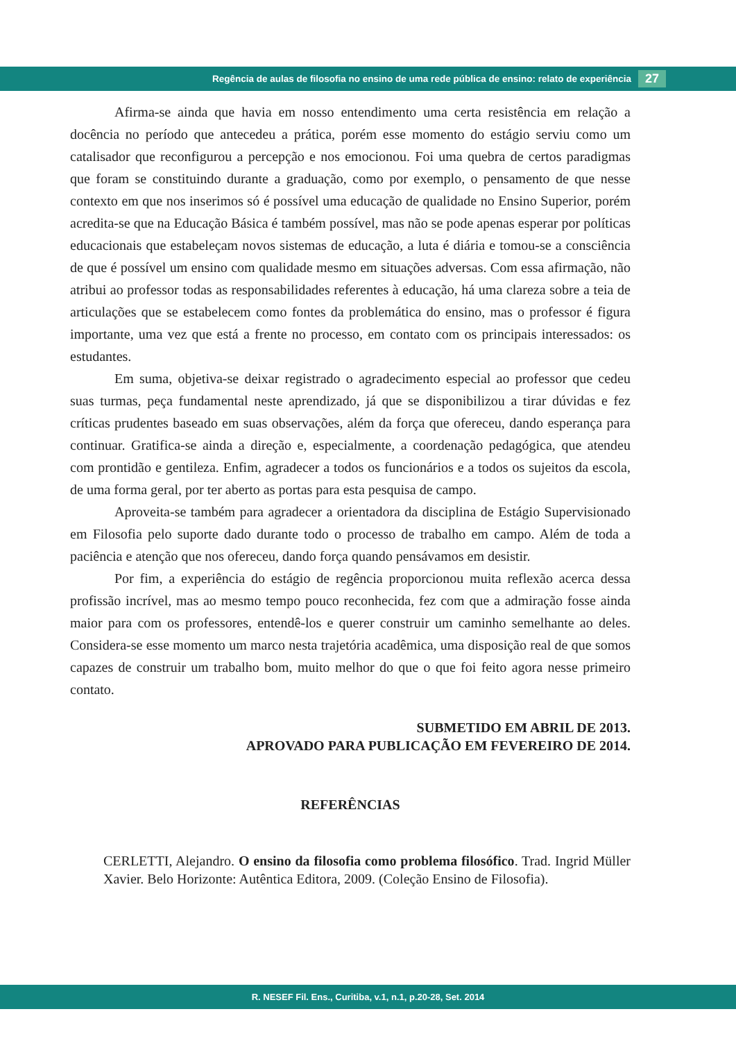Regência de aulas de filosofia no ensino de uma rede pública de ensino: relato de experiência 27
Afirma-se ainda que havia em nosso entendimento uma certa resistência em relação a docência no período que antecedeu a prática, porém esse momento do estágio serviu como um catalisador que reconfigurou a percepção e nos emocionou. Foi uma quebra de certos paradigmas que foram se constituindo durante a graduação, como por exemplo, o pensamento de que nesse contexto em que nos inserimos só é possível uma educação de qualidade no Ensino Superior, porém acredita-se que na Educação Básica é também possível, mas não se pode apenas esperar por políticas educacionais que estabeleçam novos sistemas de educação, a luta é diária e tomou-se a consciência de que é possível um ensino com qualidade mesmo em situações adversas. Com essa afirmação, não atribui ao professor todas as responsabilidades referentes à educação, há uma clareza sobre a teia de articulações que se estabelecem como fontes da problemática do ensino, mas o professor é figura importante, uma vez que está a frente no processo, em contato com os principais interessados: os estudantes.
Em suma, objetiva-se deixar registrado o agradecimento especial ao professor que cedeu suas turmas, peça fundamental neste aprendizado, já que se disponibilizou a tirar dúvidas e fez críticas prudentes baseado em suas observações, além da força que ofereceu, dando esperança para continuar. Gratifica-se ainda a direção e, especialmente, a coordenação pedagógica, que atendeu com prontidão e gentileza. Enfim, agradecer a todos os funcionários e a todos os sujeitos da escola, de uma forma geral, por ter aberto as portas para esta pesquisa de campo.
Aproveita-se também para agradecer a orientadora da disciplina de Estágio Supervisionado em Filosofia pelo suporte dado durante todo o processo de trabalho em campo. Além de toda a paciência e atenção que nos ofereceu, dando força quando pensávamos em desistir.
Por fim, a experiência do estágio de regência proporcionou muita reflexão acerca dessa profissão incrível, mas ao mesmo tempo pouco reconhecida, fez com que a admiração fosse ainda maior para com os professores, entendê-los e querer construir um caminho semelhante ao deles. Considera-se esse momento um marco nesta trajetória acadêmica, uma disposição real de que somos capazes de construir um trabalho bom, muito melhor do que o que foi feito agora nesse primeiro contato.
SUBMETIDO EM ABRIL DE 2013.
APROVADO PARA PUBLICAÇÃO EM FEVEREIRO DE 2014.
REFERÊNCIAS
CERLETTI, Alejandro. O ensino da filosofia como problema filosófico. Trad. Ingrid Müller Xavier. Belo Horizonte: Autêntica Editora, 2009. (Coleção Ensino de Filosofia).
R. NESEF Fil. Ens., Curitiba, v.1, n.1, p.20-28, Set. 2014